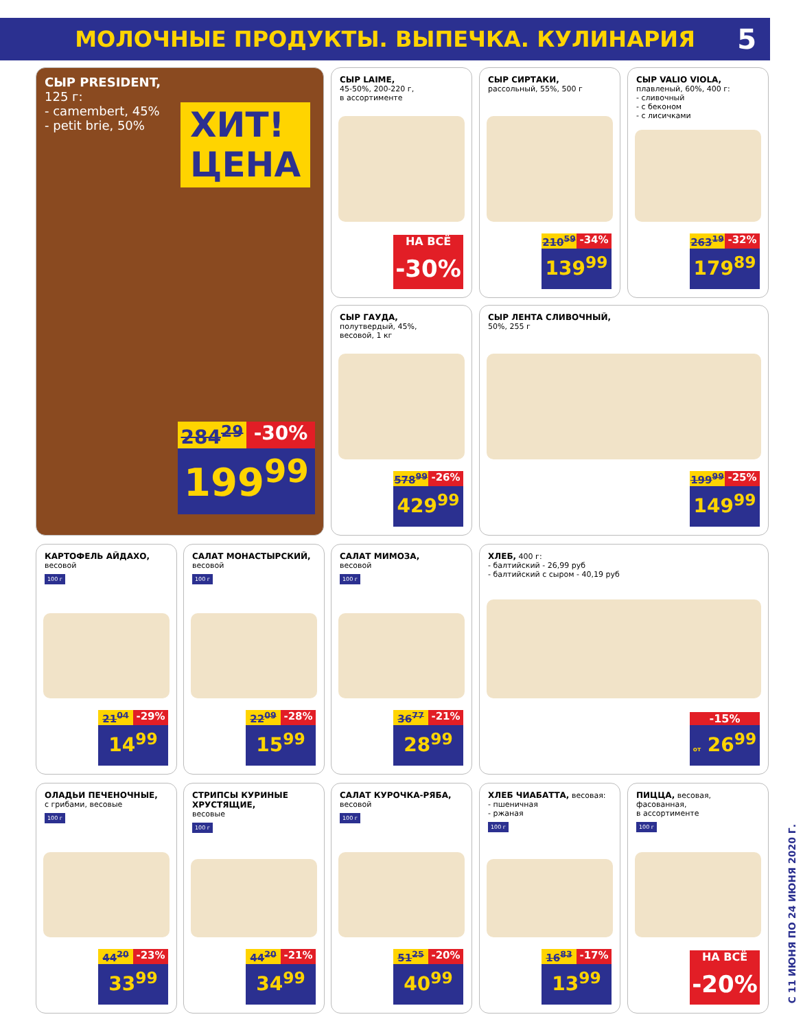МОЛОЧНЫЕ ПРОДУКТЫ. ВЫПЕЧКА. КУЛИНАРИЯ 5
СЫР PRESIDENT,
125 г:
- camembert, 45%
- petit brie, 50%
ХИТ!
ЦЕНА
284<sup>29</sup> -30%
199<sup>99</sup>
СЫР LAIME,
45-50%, 200-220 г,
в ассортименте
НА ВСЁ
-30%
СЫР СИРТАКИ,
рассольный, 55%, 500 г
210<sup>59</sup> -34%
139<sup>99</sup>
СЫР VALIO VIOLA,
плавленый, 60%, 400 г:
- сливочный
- с беконом
- с лисичками
263<sup>19</sup> -32%
179<sup>89</sup>
СЫР ГАУДА,
полутвердый, 45%,
весовой, 1 кг
578<sup>99</sup> -26%
429<sup>99</sup>
СЫР ЛЕНТА СЛИВОЧНЫЙ,
50%, 255 г
199<sup>99</sup> -25%
149<sup>99</sup>
КАРТОФЕЛЬ АЙДАХО,
весовой
100 г
21<sup>04</sup> -29%
14<sup>99</sup>
САЛАТ МОНАСТЫРСКИЙ,
весовой
100 г
22<sup>09</sup> -28%
15<sup>99</sup>
САЛАТ МИМОЗА,
весовой
100 г
36<sup>77</sup> -21%
28<sup>99</sup>
ХЛЕБ, 400 г:
- балтийский - 26,99 руб
- балтийский с сыром - 40,19 руб
-15%
от 26<sup>99</sup>
ОЛАДЬИ ПЕЧЕНОЧНЫЕ,
с грибами, весовые
100 г
44<sup>20</sup> -23%
33<sup>99</sup>
СТРИПСЫ КУРИНЫЕ ХРУСТЯЩИЕ,
весовые
100 г
44<sup>20</sup> -21%
34<sup>99</sup>
САЛАТ КУРОЧКА-РЯБА,
весовой
100 г
51<sup>25</sup> -20%
40<sup>99</sup>
ХЛЕБ ЧИАБАТТА, весовая:
- пшеничная
- ржаная
100 г
16<sup>83</sup> -17%
13<sup>99</sup>
ПИЦЦА, весовая, фасованная,
в ассортименте
100 г
НА ВСЁ
-20%
С 11 ИЮНЯ ПО 24 ИЮНЯ 2020 Г.